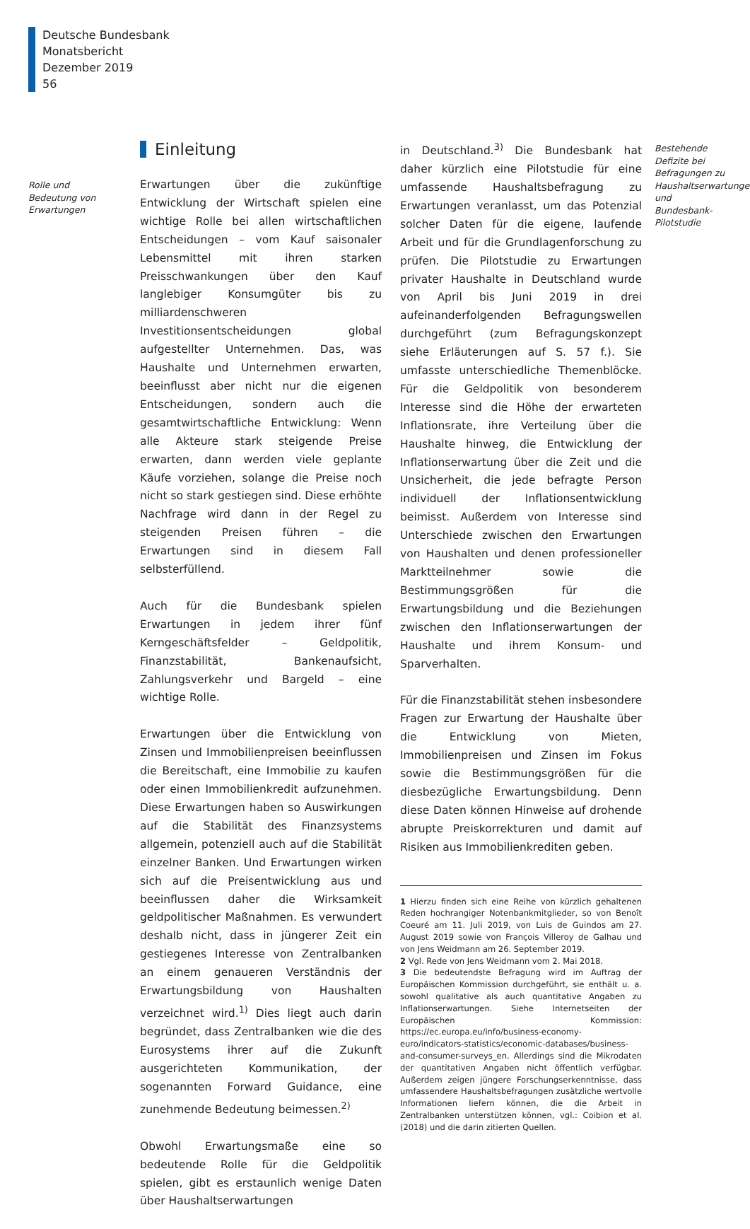Deutsche Bundesbank
Monatsbericht
Dezember 2019
56
Rolle und Bedeutung von Erwartungen
Einleitung
Erwartungen über die zukünftige Entwicklung der Wirtschaft spielen eine wichtige Rolle bei allen wirtschaftlichen Entscheidungen – vom Kauf saisonaler Lebensmittel mit ihren starken Preisschwankungen über den Kauf langlebiger Konsumgüter bis zu milliardenschweren Investitionsentscheidungen global aufgestellter Unternehmen. Das, was Haushalte und Unternehmen erwarten, beeinflusst aber nicht nur die eigenen Entscheidungen, sondern auch die gesamtwirtschaftliche Entwicklung: Wenn alle Akteure stark steigende Preise erwarten, dann werden viele geplante Käufe vorziehen, solange die Preise noch nicht so stark gestiegen sind. Diese erhöhte Nachfrage wird dann in der Regel zu steigenden Preisen führen – die Erwartungen sind in diesem Fall selbsterfüllend.
Auch für die Bundesbank spielen Erwartungen in jedem ihrer fünf Kerngeschäftsfelder – Geldpolitik, Finanzstabilität, Bankenaufsicht, Zahlungsverkehr und Bargeld – eine wichtige Rolle.
Erwartungen über die Entwicklung von Zinsen und Immobilienpreisen beeinflussen die Bereitschaft, eine Immobilie zu kaufen oder einen Immobilienkredit aufzunehmen. Diese Erwartungen haben so Auswirkungen auf die Stabilität des Finanzsystems allgemein, potenziell auch auf die Stabilität einzelner Banken. Und Erwartungen wirken sich auf die Preisentwicklung aus und beeinflussen daher die Wirksamkeit geldpolitischer Maßnahmen. Es verwundert deshalb nicht, dass in jüngerer Zeit ein gestiegenes Interesse von Zentralbanken an einem genaueren Verständnis der Erwartungsbildung von Haushalten verzeichnet wird.<sup>1)</sup> Dies liegt auch darin begründet, dass Zentralbanken wie die des Eurosystems ihrer auf die Zukunft ausgerichteten Kommunikation, der sogenannten Forward Guidance, eine zunehmende Bedeutung beimessen.<sup>2)</sup>
Obwohl Erwartungsmaße eine so bedeutende Rolle für die Geldpolitik spielen, gibt es erstaunlich wenige Daten über Haushaltserwartungen
in Deutschland.<sup>3)</sup> Die Bundesbank hat daher kürzlich eine Pilotstudie für eine umfassende Haushaltsbefragung zu Erwartungen veranlasst, um das Potenzial solcher Daten für die eigene, laufende Arbeit und für die Grundlagenforschung zu prüfen. Die Pilotstudie zu Erwartungen privater Haushalte in Deutschland wurde von April bis Juni 2019 in drei aufeinanderfolgenden Befragungswellen durchgeführt (zum Befragungskonzept siehe Erläuterungen auf S. 57 f.). Sie umfasste unterschiedliche Themenblöcke. Für die Geldpolitik von besonderem Interesse sind die Höhe der erwarteten Inflationsrate, ihre Verteilung über die Haushalte hinweg, die Entwicklung der Inflationserwartung über die Zeit und die Unsicherheit, die jede befragte Person individuell der Inflationsentwicklung beimisst. Außerdem von Interesse sind Unterschiede zwischen den Erwartungen von Haushalten und denen professioneller Marktteilnehmer sowie die Bestimmungsgrößen für die Erwartungsbildung und die Beziehungen zwischen den Inflationserwartungen der Haushalte und ihrem Konsum- und Sparverhalten.
Für die Finanzstabilität stehen insbesondere Fragen zur Erwartung der Haushalte über die Entwicklung von Mieten, Immobilienpreisen und Zinsen im Fokus sowie die Bestimmungsgrößen für die diesbezügliche Erwartungsbildung. Denn diese Daten können Hinweise auf drohende abrupte Preiskorrekturen und damit auf Risiken aus Immobilienkrediten geben.
1 Hierzu finden sich eine Reihe von kürzlich gehaltenen Reden hochrangiger Notenbankmitglieder, so von Benoît Coeuré am 11. Juli 2019, von Luis de Guindos am 27. August 2019 sowie von François Villeroy de Galhau und von Jens Weidmann am 26. September 2019.
2 Vgl. Rede von Jens Weidmann vom 2. Mai 2018.
3 Die bedeutendste Befragung wird im Auftrag der Europäischen Kommission durchgeführt, sie enthält u. a. sowohl qualitative als auch quantitative Angaben zu Inflationserwartungen. Siehe Internetseiten der Europäischen Kommission: https://ec.europa.eu/info/business-economy-euro/indicators-statistics/economic-databases/business-and-consumer-surveys_en. Allerdings sind die Mikrodaten der quantitativen Angaben nicht öffentlich verfügbar. Außerdem zeigen jüngere Forschungserkenntnisse, dass umfassendere Haushaltsbefragungen zusätzliche wertvolle Informationen liefern können, die die Arbeit in Zentralbanken unterstützen können, vgl.: Coibion et al. (2018) und die darin zitierten Quellen.
Bestehende Defizite bei Befragungen zu Haushaltserwartungen und Bundesbank-Pilotstudie